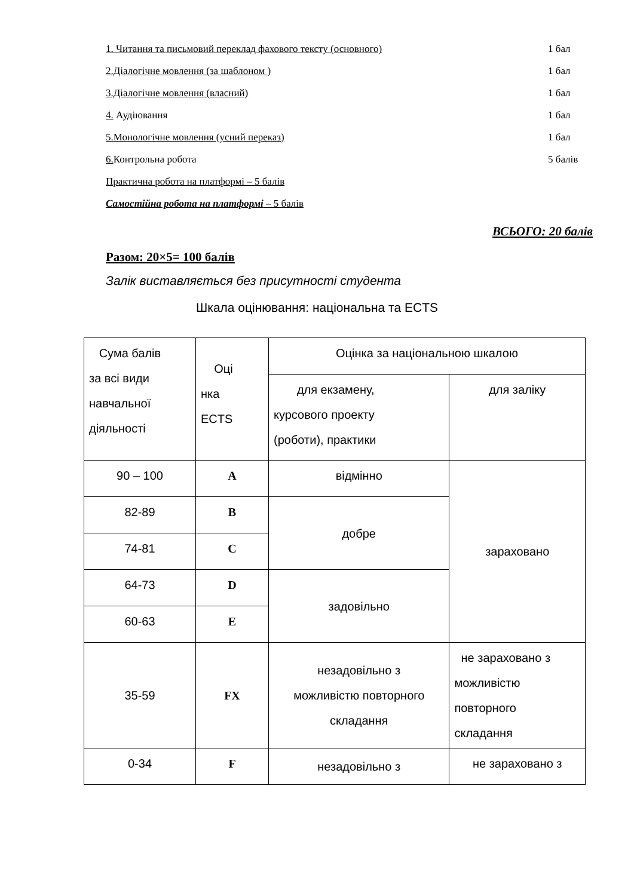1. Читання та письмовий переклад фахового тексту (основного) 1 бал
2.Діалогічне мовлення (за шаблоном ) 1 бал
3.Діалогічне мовлення (власний) 1 бал
4. Аудіювання 1 бал
5.Монологічне мовлення (усний переказ) 1 бал
6. Контрольна робота 5 балів
Практична робота на платформі – 5 балів
Самостійна робота на платформі – 5 балів
ВСЬОГО: 20 балів
Разом: 20×5= 100 балів
Залік виставляється без присутності студента
Шкала оцінювання: національна та ECTS
| Сума балів за всі види навчальної діяльності | Оці нка ECTS | Оцінка за національною шкалою | |
| | | для екзамену, курсового проекту (роботи), практики | для заліку |
| 90 – 100 | A | відмінно | зараховано |
| 82-89 | B | добре | |
| 74-81 | C | | |
| 64-73 | D | задовільно | |
| 60-63 | E | | |
| 35-59 | FX | незадовільно з можливістю повторного складання | не зараховано з можливістю повторного складання |
| 0-34 | F | незадовільно з | не зараховано з |